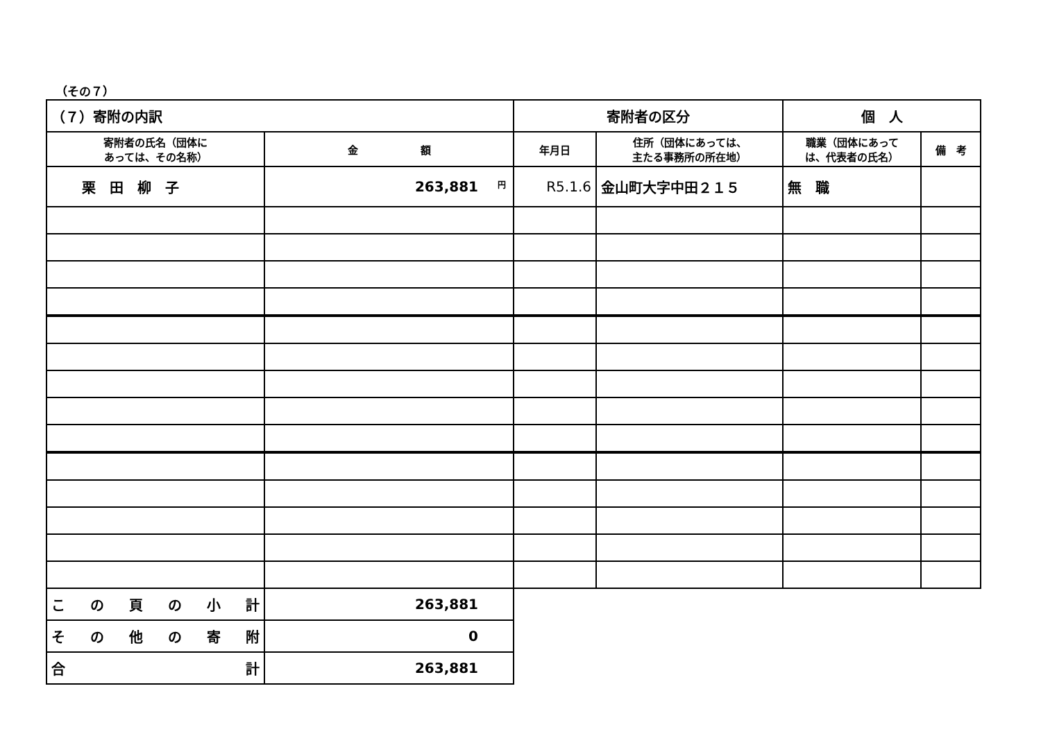（その７）
| （７）寄附の内訳 | | 寄附者の区分 | | 個 人 | |
| 寄附者の氏名（団体に あっては、その名称） | 金 額 | 年月日 | 住所（団体にあっては、 主たる事務所の所在地） | 職業（団体にあって は、代表者の氏名） | 備 考 |
| 栗 田 柳 子 | <sup>円</sup>263,881 | R5.1.6 | 金山町大字中田２１５ | 無 職 | |
| こ の 頁 の 小 計 | 263,881 | | | | |
| そ の 他 の 寄 附 | 0 | | | | |
| 合 計 | 263,881 | | | | |